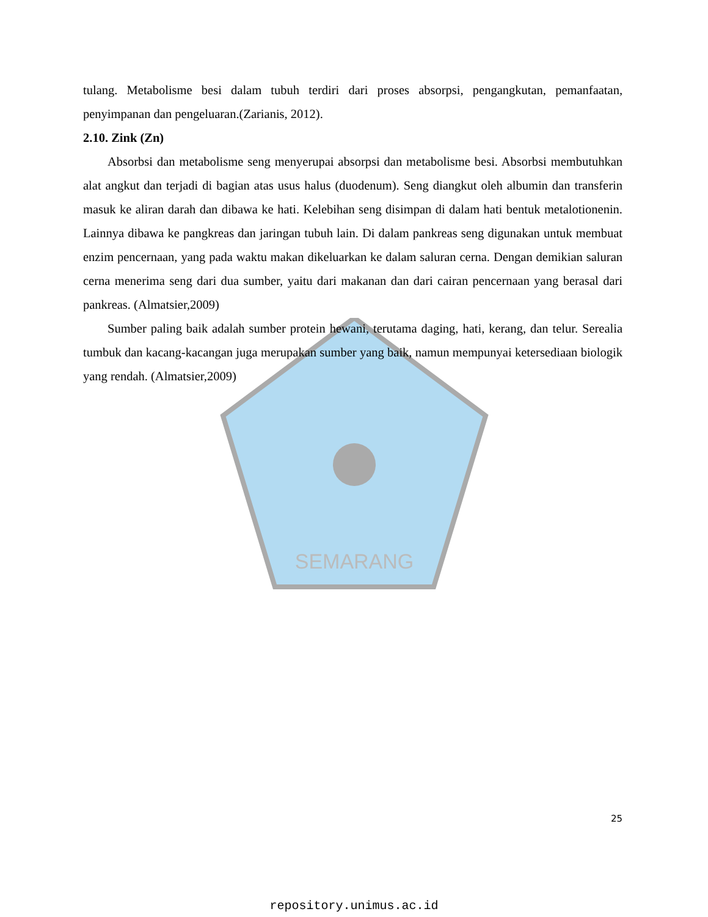SEMARANG
tulang. Metabolisme besi dalam tubuh terdiri dari proses absorpsi, pengangkutan, pemanfaatan, penyimpanan dan pengeluaran.(Zarianis, 2012).
2.10. Zink (Zn)
Absorbsi dan metabolisme seng menyerupai absorpsi dan metabolisme besi. Absorbsi membutuhkan alat angkut dan terjadi di bagian atas usus halus (duodenum). Seng diangkut oleh albumin dan transferin masuk ke aliran darah dan dibawa ke hati. Kelebihan seng disimpan di dalam hati bentuk metalotionenin. Lainnya dibawa ke pangkreas dan jaringan tubuh lain. Di dalam pankreas seng digunakan untuk membuat enzim pencernaan, yang pada waktu makan dikeluarkan ke dalam saluran cerna. Dengan demikian saluran cerna menerima seng dari dua sumber, yaitu dari makanan dan dari cairan pencernaan yang berasal dari pankreas. (Almatsier,2009)
Sumber paling baik adalah sumber protein hewani, terutama daging, hati, kerang, dan telur. Serealia tumbuk dan kacang-kacangan juga merupakan sumber yang baik, namun mempunyai ketersediaan biologik yang rendah. (Almatsier,2009)
25
repository.unimus.ac.id